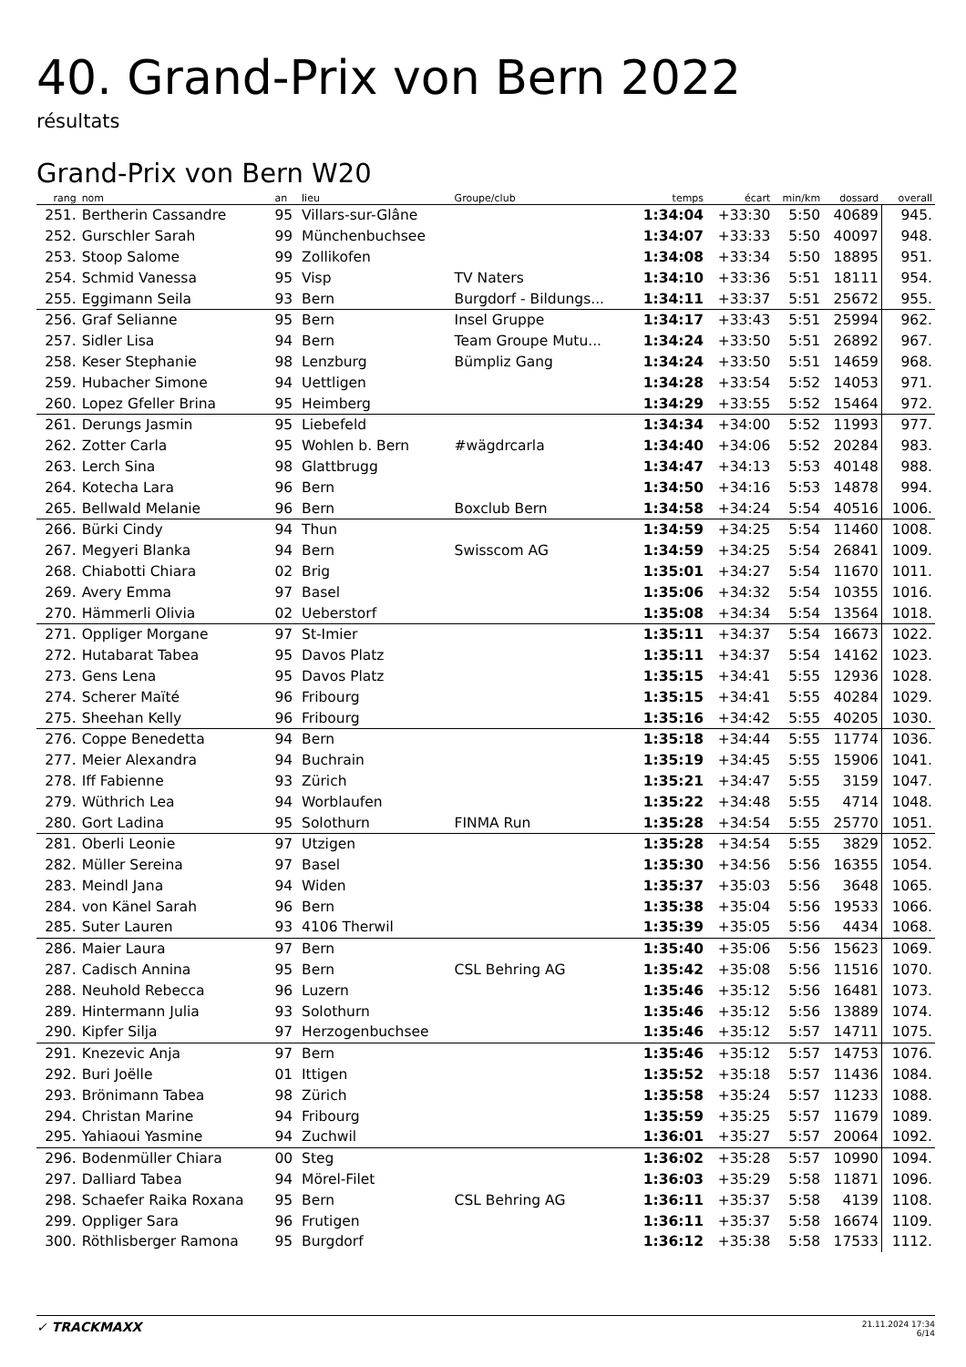40. Grand-Prix von Bern 2022
résultats
Grand-Prix von Bern W20
| rang | nom | an | lieu | Groupe/club | temps | écart | min/km | dossard | overall |
| --- | --- | --- | --- | --- | --- | --- | --- | --- | --- |
| 251. | Bertherin Cassandre | 95 | Villars-sur-Glâne | | 1:34:04 | +33:30 | 5:50 | 40689 | 945. |
| 252. | Gurschler Sarah | 99 | Münchenbuchsee | | 1:34:07 | +33:33 | 5:50 | 40097 | 948. |
| 253. | Stoop Salome | 99 | Zollikofen | | 1:34:08 | +33:34 | 5:50 | 18895 | 951. |
| 254. | Schmid Vanessa | 95 | Visp | TV Naters | 1:34:10 | +33:36 | 5:51 | 18111 | 954. |
| 255. | Eggimann Seila | 93 | Bern | Burgdorf - Bildungs... | 1:34:11 | +33:37 | 5:51 | 25672 | 955. |
| 256. | Graf Selianne | 95 | Bern | Insel Gruppe | 1:34:17 | +33:43 | 5:51 | 25994 | 962. |
| 257. | Sidler Lisa | 94 | Bern | Team Groupe Mutu... | 1:34:24 | +33:50 | 5:51 | 26892 | 967. |
| 258. | Keser Stephanie | 98 | Lenzburg | Bümpliz Gang | 1:34:24 | +33:50 | 5:51 | 14659 | 968. |
| 259. | Hubacher Simone | 94 | Uettligen | | 1:34:28 | +33:54 | 5:52 | 14053 | 971. |
| 260. | Lopez Gfeller Brina | 95 | Heimberg | | 1:34:29 | +33:55 | 5:52 | 15464 | 972. |
| 261. | Derungs Jasmin | 95 | Liebefeld | | 1:34:34 | +34:00 | 5:52 | 11993 | 977. |
| 262. | Zotter Carla | 95 | Wohlen b. Bern | #wägdrcarla | 1:34:40 | +34:06 | 5:52 | 20284 | 983. |
| 263. | Lerch Sina | 98 | Glattbrugg | | 1:34:47 | +34:13 | 5:53 | 40148 | 988. |
| 264. | Kotecha Lara | 96 | Bern | | 1:34:50 | +34:16 | 5:53 | 14878 | 994. |
| 265. | Bellwald Melanie | 96 | Bern | Boxclub Bern | 1:34:58 | +34:24 | 5:54 | 40516 | 1006. |
| 266. | Bürki Cindy | 94 | Thun | | 1:34:59 | +34:25 | 5:54 | 11460 | 1008. |
| 267. | Megyeri Blanka | 94 | Bern | Swisscom AG | 1:34:59 | +34:25 | 5:54 | 26841 | 1009. |
| 268. | Chiabotti Chiara | 02 | Brig | | 1:35:01 | +34:27 | 5:54 | 11670 | 1011. |
| 269. | Avery Emma | 97 | Basel | | 1:35:06 | +34:32 | 5:54 | 10355 | 1016. |
| 270. | Hämmerli Olivia | 02 | Ueberstorf | | 1:35:08 | +34:34 | 5:54 | 13564 | 1018. |
| 271. | Oppliger Morgane | 97 | St-Imier | | 1:35:11 | +34:37 | 5:54 | 16673 | 1022. |
| 272. | Hutabarat Tabea | 95 | Davos Platz | | 1:35:11 | +34:37 | 5:54 | 14162 | 1023. |
| 273. | Gens Lena | 95 | Davos Platz | | 1:35:15 | +34:41 | 5:55 | 12936 | 1028. |
| 274. | Scherer Maïté | 96 | Fribourg | | 1:35:15 | +34:41 | 5:55 | 40284 | 1029. |
| 275. | Sheehan Kelly | 96 | Fribourg | | 1:35:16 | +34:42 | 5:55 | 40205 | 1030. |
| 276. | Coppe Benedetta | 94 | Bern | | 1:35:18 | +34:44 | 5:55 | 11774 | 1036. |
| 277. | Meier Alexandra | 94 | Buchrain | | 1:35:19 | +34:45 | 5:55 | 15906 | 1041. |
| 278. | Iff Fabienne | 93 | Zürich | | 1:35:21 | +34:47 | 5:55 | 3159 | 1047. |
| 279. | Wüthrich Lea | 94 | Worblaufen | | 1:35:22 | +34:48 | 5:55 | 4714 | 1048. |
| 280. | Gort Ladina | 95 | Solothurn | FINMA Run | 1:35:28 | +34:54 | 5:55 | 25770 | 1051. |
| 281. | Oberli Leonie | 97 | Utzigen | | 1:35:28 | +34:54 | 5:55 | 3829 | 1052. |
| 282. | Müller Sereina | 97 | Basel | | 1:35:30 | +34:56 | 5:56 | 16355 | 1054. |
| 283. | Meindl Jana | 94 | Widen | | 1:35:37 | +35:03 | 5:56 | 3648 | 1065. |
| 284. | von Känel Sarah | 96 | Bern | | 1:35:38 | +35:04 | 5:56 | 19533 | 1066. |
| 285. | Suter Lauren | 93 | 4106 Therwil | | 1:35:39 | +35:05 | 5:56 | 4434 | 1068. |
| 286. | Maier Laura | 97 | Bern | | 1:35:40 | +35:06 | 5:56 | 15623 | 1069. |
| 287. | Cadisch Annina | 95 | Bern | CSL Behring AG | 1:35:42 | +35:08 | 5:56 | 11516 | 1070. |
| 288. | Neuhold Rebecca | 96 | Luzern | | 1:35:46 | +35:12 | 5:56 | 16481 | 1073. |
| 289. | Hintermann Julia | 93 | Solothurn | | 1:35:46 | +35:12 | 5:56 | 13889 | 1074. |
| 290. | Kipfer Silja | 97 | Herzogenbuchsee | | 1:35:46 | +35:12 | 5:57 | 14711 | 1075. |
| 291. | Knezevic Anja | 97 | Bern | | 1:35:46 | +35:12 | 5:57 | 14753 | 1076. |
| 292. | Buri Joëlle | 01 | Ittigen | | 1:35:52 | +35:18 | 5:57 | 11436 | 1084. |
| 293. | Brönimann Tabea | 98 | Zürich | | 1:35:58 | +35:24 | 5:57 | 11233 | 1088. |
| 294. | Christan Marine | 94 | Fribourg | | 1:35:59 | +35:25 | 5:57 | 11679 | 1089. |
| 295. | Yahiaoui Yasmine | 94 | Zuchwil | | 1:36:01 | +35:27 | 5:57 | 20064 | 1092. |
| 296. | Bodenmüller Chiara | 00 | Steg | | 1:36:02 | +35:28 | 5:57 | 10990 | 1094. |
| 297. | Dalliard Tabea | 94 | Mörel-Filet | | 1:36:03 | +35:29 | 5:58 | 11871 | 1096. |
| 298. | Schaefer Raika Roxana | 95 | Bern | CSL Behring AG | 1:36:11 | +35:37 | 5:58 | 4139 | 1108. |
| 299. | Oppliger Sara | 96 | Frutigen | | 1:36:11 | +35:37 | 5:58 | 16674 | 1109. |
| 300. | Röthlisberger Ramona | 95 | Burgdorf | | 1:36:12 | +35:38 | 5:58 | 17533 | 1112. |
✓ TRACKMAXX
21.11.2024 17:34
6/14